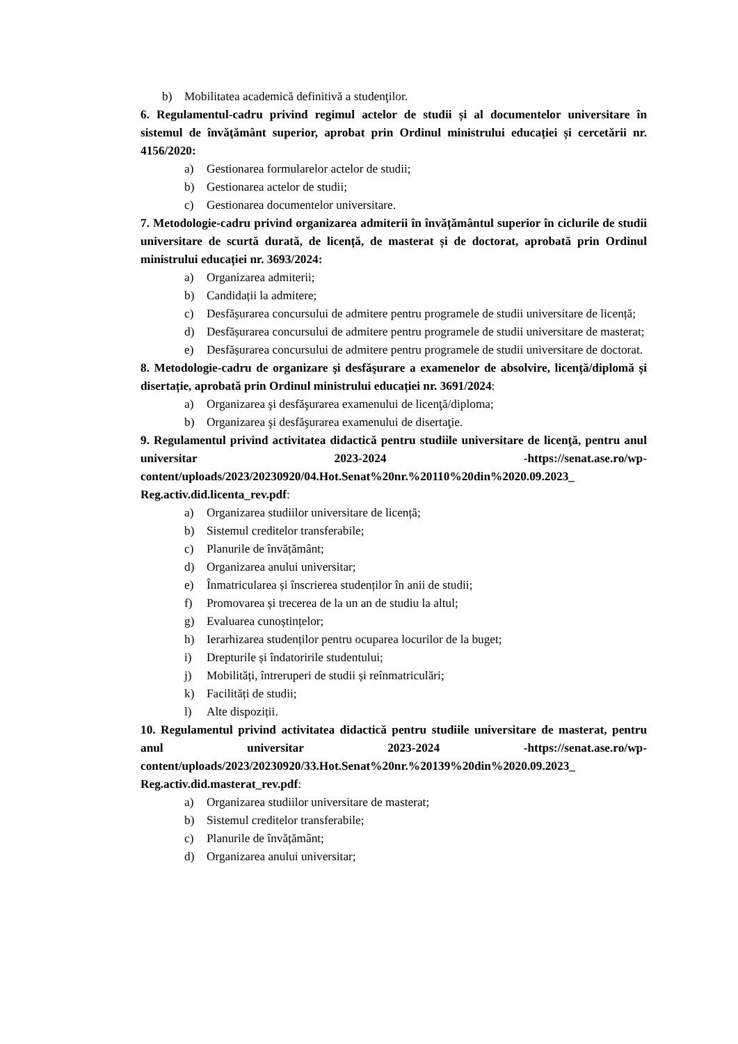b) Mobilitatea academică definitivă a studenţilor.
6. Regulamentul-cadru privind regimul actelor de studii și al documentelor universitare în sistemul de învăţământ superior, aprobat prin Ordinul ministrului educației și cercetării nr. 4156/2020:
a) Gestionarea formularelor actelor de studii;
b) Gestionarea actelor de studii;
c) Gestionarea documentelor universitare.
7. Metodologie-cadru privind organizarea admiterii în învățământul superior în ciclurile de studii universitare de scurtă durată, de licență, de masterat și de doctorat, aprobată prin Ordinul ministrului educației nr. 3693/2024:
a) Organizarea admiterii;
b) Candidații la admitere;
c) Desfășurarea concursului de admitere pentru programele de studii universitare de licență;
d) Desfășurarea concursului de admitere pentru programele de studii universitare de masterat;
e) Desfășurarea concursului de admitere pentru programele de studii universitare de doctorat.
8. Metodologie-cadru de organizare şi desfăşurare a examenelor de absolvire, licență/diplomă și disertație, aprobată prin Ordinul ministrului educației nr. 3691/2024:
a) Organizarea şi desfăşurarea examenului de licenţă/diploma;
b) Organizarea şi desfăşurarea examenului de disertaţie.
9. Regulamentul privind activitatea didactică pentru studiile universitare de licenţă, pentru anul universitar 2023-2024 -https://senat.ase.ro/wp-content/uploads/2023/20230920/04.Hot.Senat%20nr.%20110%20din%2020.09.2023_ Reg.activ.did.licenta_rev.pdf:
a) Organizarea studiilor universitare de licență;
b) Sistemul creditelor transferabile;
c) Planurile de învățământ;
d) Organizarea anului universitar;
e) Înmatricularea și înscrierea studenților în anii de studii;
f) Promovarea și trecerea de la un an de studiu la altul;
g) Evaluarea cunoștințelor;
h) Ierarhizarea studenților pentru ocuparea locurilor de la buget;
i) Drepturile și îndatoririle studentului;
j) Mobilități, întreruperi de studii și reînmatriculări;
k) Facilități de studii;
l) Alte dispoziții.
10. Regulamentul privind activitatea didactică pentru studiile universitare de masterat, pentru anul universitar 2023-2024 -https://senat.ase.ro/wp-content/uploads/2023/20230920/33.Hot.Senat%20nr.%20139%20din%2020.09.2023_ Reg.activ.did.masterat_rev.pdf:
a) Organizarea studiilor universitare de masterat;
b) Sistemul creditelor transferabile;
c) Planurile de învățământ;
d) Organizarea anului universitar;